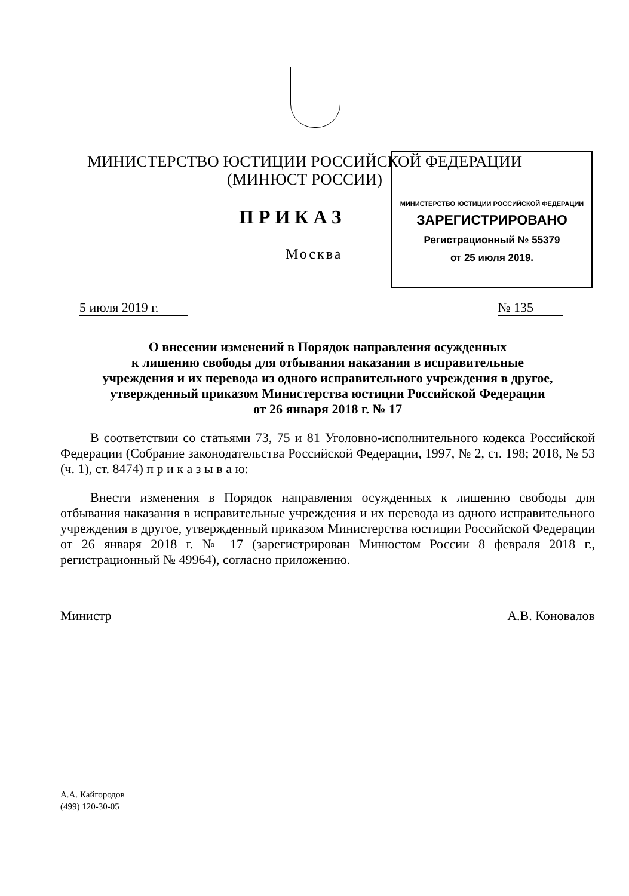МИНИСТЕРСТВО ЮСТИЦИИ РОССИЙСКОЙ ФЕДЕРАЦИИ
(МИНЮСТ РОССИИ)
МИНИСТЕРСТВО ЮСТИЦИИ РОССИЙСКОЙ ФЕДЕРАЦИИ
ЗАРЕГИСТРИРОВАНО
Регистрационный № 55379
от 25 июля 2019.
ПРИКАЗ
Москва
5 июля 2019 г. № 135
О внесении изменений в Порядок направления осужденных
к лишению свободы для отбывания наказания в исправительные
учреждения и их перевода из одного исправительного учреждения в другое,
утвержденный приказом Министерства юстиции Российской Федерации
от 26 января 2018 г. № 17
В соответствии со статьями 73, 75 и 81 Уголовно-исполнительного кодекса Российской Федерации (Собрание законодательства Российской Федерации, 1997, № 2, ст. 198; 2018, № 53 (ч. 1), ст. 8474) п р и к а з ы в а ю:
Внести изменения в Порядок направления осужденных к лишению свободы для отбывания наказания в исправительные учреждения и их перевода из одного исправительного учреждения в другое, утвержденный приказом Министерства юстиции Российской Федерации от 26 января 2018 г. № 17 (зарегистрирован Минюстом России 8 февраля 2018 г., регистрационный № 49964), согласно приложению.
Министр А.В. Коновалов
А.А. Кайгородов
(499) 120-30-05